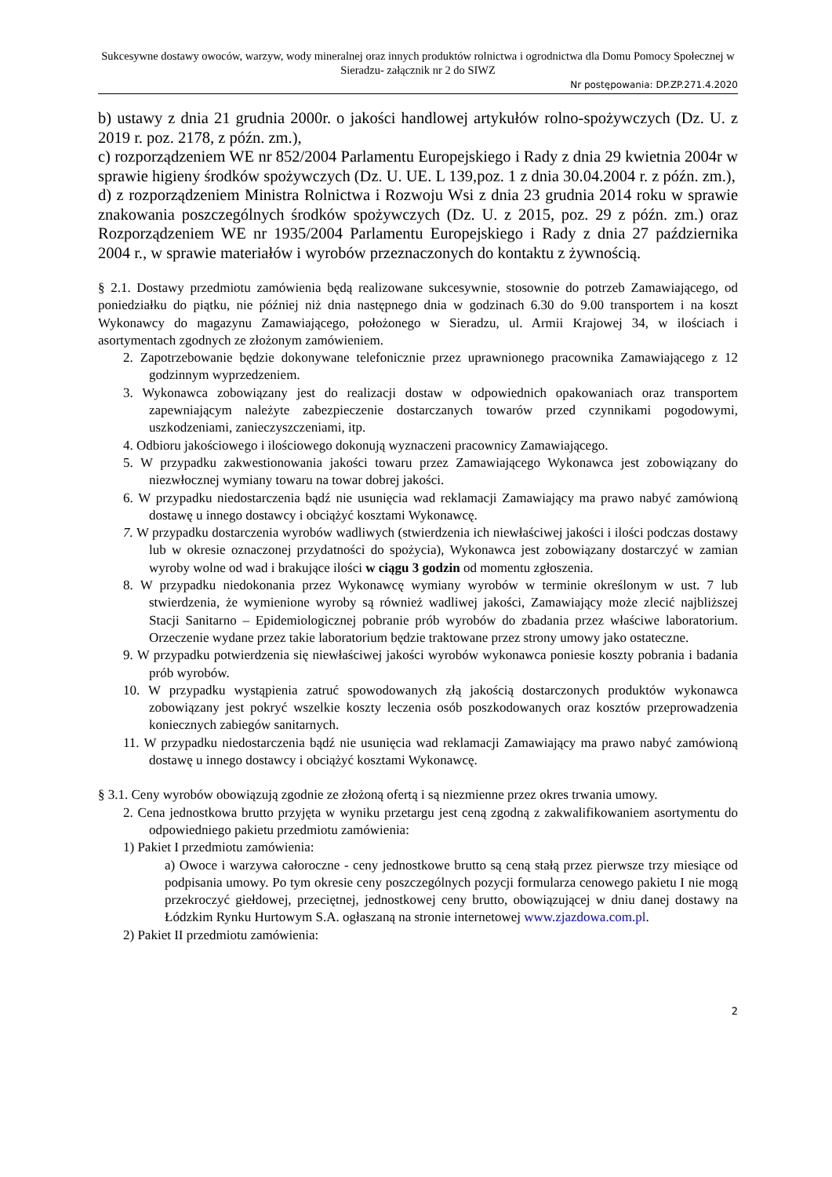Sukcesywne dostawy owoców, warzyw, wody mineralnej oraz innych produktów rolnictwa i ogrodnictwa dla Domu Pomocy Społecznej w Sieradzu- załącznik nr 2 do SIWZ
Nr postępowania: DP.ZP.271.4.2020
b) ustawy z dnia 21 grudnia 2000r. o jakości handlowej artykułów rolno-spożywczych (Dz. U. z 2019 r. poz. 2178, z późn. zm.),
c) rozporządzeniem WE nr 852/2004 Parlamentu Europejskiego i Rady z dnia 29 kwietnia 2004r w sprawie higieny środków spożywczych (Dz. U. UE. L 139,poz. 1 z dnia 30.04.2004 r. z późn. zm.),
d) z rozporządzeniem Ministra Rolnictwa i Rozwoju Wsi z dnia 23 grudnia 2014 roku w sprawie znakowania poszczególnych środków spożywczych (Dz. U. z 2015, poz. 29 z późn. zm.) oraz Rozporządzeniem WE nr 1935/2004 Parlamentu Europejskiego i Rady z dnia 27 października 2004 r., w sprawie materiałów i wyrobów przeznaczonych do kontaktu z żywnością.
§ 2.1. Dostawy przedmiotu zamówienia będą realizowane sukcesywnie, stosownie do potrzeb Zamawiającego, od poniedziałku do piątku, nie później niż dnia następnego dnia w godzinach 6.30 do 9.00 transportem i na koszt Wykonawcy do magazynu Zamawiającego, położonego w Sieradzu, ul. Armii Krajowej 34, w ilościach i asortymentach zgodnych ze złożonym zamówieniem.
2. Zapotrzebowanie będzie dokonywane telefonicznie przez uprawnionego pracownika Zamawiającego z 12 godzinnym wyprzedzeniem.
3. Wykonawca zobowiązany jest do realizacji dostaw w odpowiednich opakowaniach oraz transportem zapewniającym należyte zabezpieczenie dostarczanych towarów przed czynnikami pogodowymi, uszkodzeniami, zanieczyszczeniami, itp.
4. Odbioru jakościowego i ilościowego dokonują wyznaczeni pracownicy Zamawiającego.
5. W przypadku zakwestionowania jakości towaru przez Zamawiającego Wykonawca jest zobowiązany do niezwłocznej wymiany towaru na towar dobrej jakości.
6. W przypadku niedostarczenia bądź nie usunięcia wad reklamacji Zamawiający ma prawo nabyć zamówioną dostawę u innego dostawcy i obciążyć kosztami Wykonawcę.
7. W przypadku dostarczenia wyrobów wadliwych (stwierdzenia ich niewłaściwej jakości i ilości podczas dostawy lub w okresie oznaczonej przydatności do spożycia), Wykonawca jest zobowiązany dostarczyć w zamian wyroby wolne od wad i brakujące ilości w ciągu 3 godzin od momentu zgłoszenia.
8. W przypadku niedokonania przez Wykonawcę wymiany wyrobów w terminie określonym w ust. 7 lub stwierdzenia, że wymienione wyroby są również wadliwej jakości, Zamawiający może zlecić najbliższej Stacji Sanitarno – Epidemiologicznej pobranie prób wyrobów do zbadania przez właściwe laboratorium. Orzeczenie wydane przez takie laboratorium będzie traktowane przez strony umowy jako ostateczne.
9. W przypadku potwierdzenia się niewłaściwej jakości wyrobów wykonawca poniesie koszty pobrania i badania prób wyrobów.
10. W przypadku wystąpienia zatruć spowodowanych złą jakością dostarczonych produktów wykonawca zobowiązany jest pokryć wszelkie koszty leczenia osób poszkodowanych oraz kosztów przeprowadzenia koniecznych zabiegów sanitarnych.
11. W przypadku niedostarczenia bądź nie usunięcia wad reklamacji Zamawiający ma prawo nabyć zamówioną dostawę u innego dostawcy i obciążyć kosztami Wykonawcę.
§ 3.1. Ceny wyrobów obowiązują zgodnie ze złożoną ofertą i są niezmienne przez okres trwania umowy.
2. Cena jednostkowa brutto przyjęta w wyniku przetargu jest ceną zgodną z zakwalifikowaniem asortymentu do odpowiedniego pakietu przedmiotu zamówienia:
1) Pakiet I przedmiotu zamówienia:
a) Owoce i warzywa całoroczne - ceny jednostkowe brutto są ceną stałą przez pierwsze trzy miesiące od podpisania umowy. Po tym okresie ceny poszczególnych pozycji formularza cenowego pakietu I nie mogą przekroczyć giełdowej, przeciętnej, jednostkowej ceny brutto, obowiązującej w dniu danej dostawy na Łódzkim Rynku Hurtowym S.A. ogłaszaną na stronie internetowej www.zjazdowa.com.pl.
2) Pakiet II przedmiotu zamówienia:
2